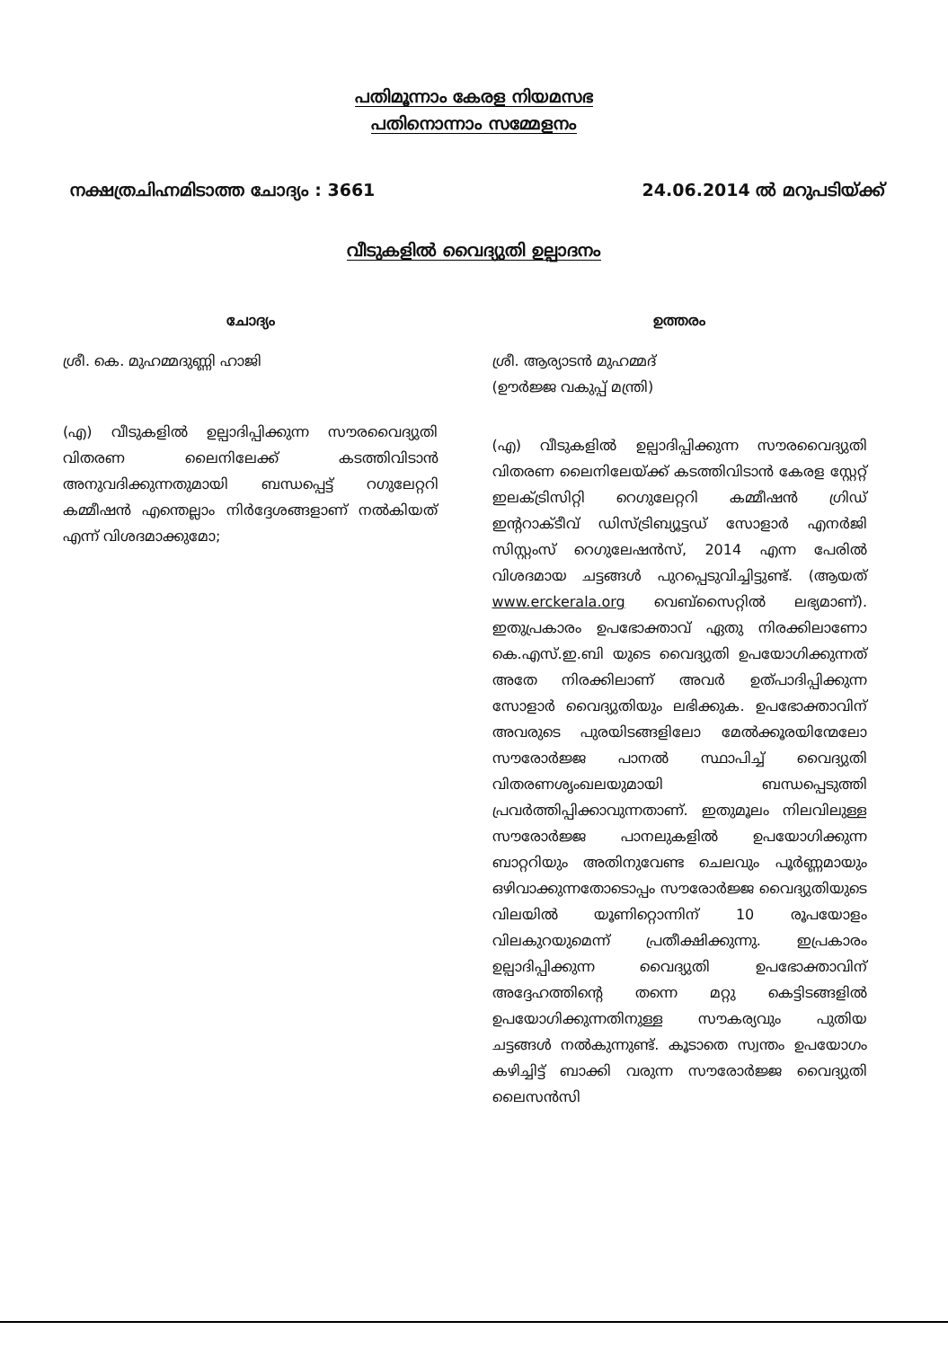പതിമൂന്നാം കേരള നിയമസഭ
പതിനൊന്നാം സമ്മേളനം
നക്ഷത്രചിഹ്നമിടാത്ത ചോദ്യം : 3661
24.06.2014 ൽ മറുപടിയ്ക്ക്
വീടുകളിൽ വൈദ്യുതി ഉല്പാദനം
ചോദ്യം
ശ്രീ. കെ. മുഹമ്മദുണ്ണി ഹാജി
(എ) വീടുകളിൽ ഉല്പാദിപ്പിക്കുന്ന സൗരവൈദ്യുതി വിതരണ ലൈനിലേക്ക് കടത്തിവിടാൻ അനുവദിക്കുന്നതുമായി ബന്ധപ്പെട്ട് റഗുലേറ്ററി കമ്മീഷൻ എന്തെല്ലാം നിർദ്ദേശങ്ങളാണ് നൽകിയത് എന്ന് വിശദമാക്കുമോ;
ഉത്തരം
ശ്രീ. ആര്യാടൻ മുഹമ്മദ്
(ഊർജ്ജ വകുപ്പ് മന്ത്രി)
(എ) വീടുകളിൽ ഉല്പാദിപ്പിക്കുന്ന സൗരവൈദ്യുതി വിതരണ ലൈനിലേയ്ക്ക് കടത്തിവിടാൻ കേരള സ്റ്റേറ്റ് ഇലക്ട്രിസിറ്റി റെഗുലേറ്ററി കമ്മീഷൻ ഗ്രിഡ് ഇന്ററാക്ടീവ് ഡിസ്ട്രിബ്യൂട്ടഡ് സോളാർ എനർജി സിസ്റ്റംസ് റെഗുലേഷൻസ്, 2014 എന്ന പേരിൽ വിശദമായ ചട്ടങ്ങൾ പുറപ്പെടുവിച്ചിട്ടുണ്ട്. (ആയത് www.erckerala.org വെബ്സൈറ്റിൽ ലഭ്യമാണ്). ഇതുപ്രകാരം ഉപഭോക്താവ് ഏതു നിരക്കിലാണോ കെ.എസ്.ഇ.ബി യുടെ വൈദ്യുതി ഉപയോഗിക്കുന്നത് അതേ നിരക്കിലാണ് അവർ ഉത്പാദിപ്പിക്കുന്ന സോളാർ വൈദ്യുതിയും ലഭിക്കുക. ഉപഭോക്താവിന് അവരുടെ പുരയിടങ്ങളിലോ മേൽക്കൂരയിന്മേലോ സൗരോർജ്ജ പാനൽ സ്ഥാപിച്ച് വൈദ്യുതി വിതരണശൃംഖലയുമായി ബന്ധപ്പെടുത്തി പ്രവർത്തിപ്പിക്കാവുന്നതാണ്. ഇതുമൂലം നിലവിലുള്ള സൗരോർജ്ജ പാനലുകളിൽ ഉപയോഗിക്കുന്ന ബാറ്ററിയും അതിനുവേണ്ട ചെലവും പൂർണ്ണമായും ഒഴിവാക്കുന്നതോടൊപ്പം സൗരോർജ്ജ വൈദ്യുതിയുടെ വിലയിൽ യൂണിറ്റൊന്നിന് 10 രൂപയോളം വിലകുറയുമെന്ന് പ്രതീക്ഷിക്കുന്നു. ഇപ്രകാരം ഉല്പാദിപ്പിക്കുന്ന വൈദ്യുതി ഉപഭോക്താവിന് അദ്ദേഹത്തിന്റെ തന്നെ മറ്റു കെട്ടിടങ്ങളിൽ ഉപയോഗിക്കുന്നതിനുള്ള സൗകര്യവും പുതിയ ചട്ടങ്ങൾ നൽകുന്നുണ്ട്. കൂടാതെ സ്വന്തം ഉപയോഗം കഴിച്ചിട്ട് ബാക്കി വരുന്ന സൗരോർജ്ജ വൈദ്യുതി ലൈസൻസി